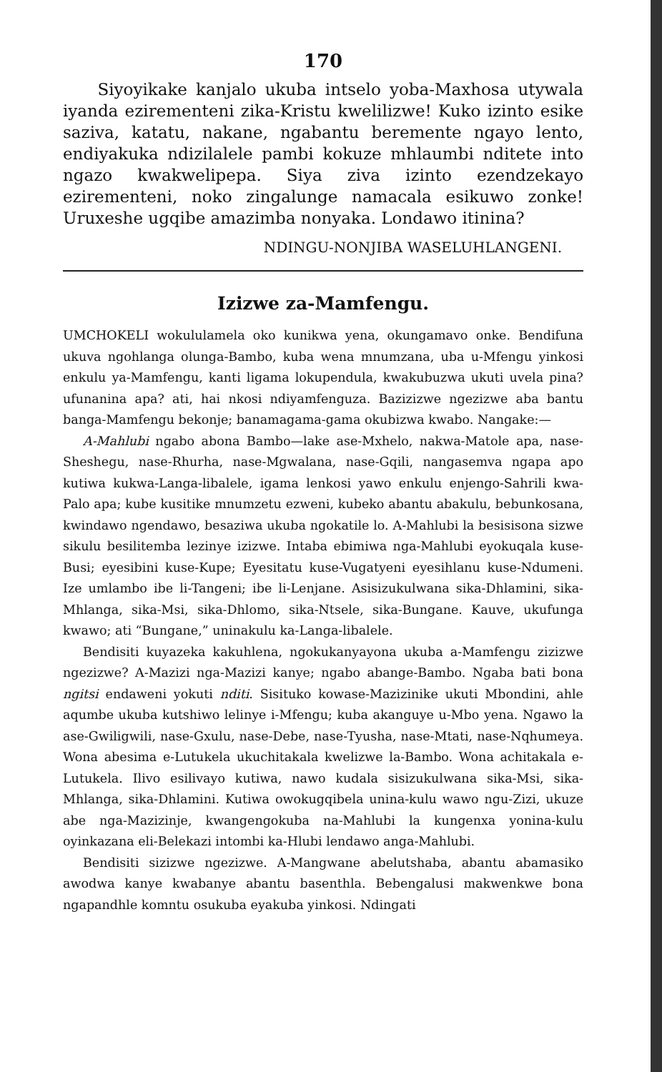170
Siyoyikake kanjalo ukuba intselo yoba-Maxhosa utywala iyanda eziremente­ni zika-Kristu kwelilizwe! Kuko izinto esike saziva, katatu, nakane, ngabantu be­remente ngayo lento, endiyakuka ndizilalele pambi kokuze mhlaumbi nditete into ngazo kwakwelipepa. Siya ziva izinto ezendzekayo ezirementeni, noko zinga­lunge namacala esikuwo zonke! Uruxeshe ugqibe amazimba nonyaka. Londawo itinina?
NDINGU-NONJIBA WASELUHLANGENI.
Izizwe za-Mamfengu.
UMCHOKELI wokululamela oko kunikwa yena, okungamavo onke. Bendifuna ukuva ngohlanga olunga-Bambo, kuba wena mnumzana, uba u-Mfengu yinkosi enkulu ya-Mamfengu, kanti ligama lokupendula, kwakubuzwa ukuti uvela pina? ufunanina apa? ati, hai nkosi ndiya­mfenguza. Bazizizwe ngezizwe aba bantu banga-Mamfengu bekonje; banamagama-gama okubizwa kwabo. Nangake:—
A-Mahlubi ngabo abona Bambo—lake ase-Mxhelo, nakwa-Matole apa, nase-Sheshegu, nase-Rhurha, nase-Mgwalana, nase-Gqili, nangasemva ngapa apo kutiwa kukwa-Langa-libalele, igama lenkosi yawo enkulu enjengo-Sahrili kwa-Palo apa; kube kusitike mnumzetu ezweni, kubeko abantu abakulu, bebunkosana, kwindawo ngendawo, besaziwa ukuba ngokatile lo. A-Mahlubi la besisisona sizwe sikulu besilitemba lezinye izizwe. Intaba ebimiwa nga-Mahlubi eyokuqala kuse-Busi; eyesibini kuse-Kupe; Eyesitatu kuse-Vugatyeni eyesihlanu kuse-Ndumeni. Ize umlambo ibe li-Tangeni; ibe li-Lenjane. Asisizukulwana sika-Dhla­mini, sika-Mhlanga, sika-Msi, sika-Dhlomo, sika-Ntsele, sika-Bungane. Kauve, ukufunga kwawo; ati “Bungane,” uninakulu ka-Langa-libalele.
Bendisiti kuyazeka kakuhlena, ngokukanyayona ukuba a-Mamfengu zizizwe ngezizwe? A-Mazizi nga-Mazizi kanye; ngabo abange-Bambo. Ngaba bati bona ngitsi endaweni yokuti nditi. Sisituko kowase-Mazizinike ukuti Mbondini, ahle aqumbe ukuba kutshiwo lelinye i-Mfengu; kuba akanguye u-Mbo yena. Ngawo la ase-Gwiligwili, nase-Gxulu, nase-Debe, nase-Tyusha, nase-Mtati, nase-Nqhumeya. Wona abesima e-Lutukela ukuchitakala kwelizwe la-Bambo. Wona achitakala e-Lu­tukela. Ilivo esilivayo kutiwa, nawo kudala sisizukulwana sika-Msi, sika-Mhlanga, sika-Dhlamini. Kutiwa owokugqibela unina-kulu wawo ngu-Zizi, ukuze abe nga-Mazizinje, kwangengokuba na-Mahlubi la kunge­nxa yonina-kulu oyinkazana eli-Belekazi intombi ka-Hlubi lendawo anga-Mahlubi.
Bendisiti sizizwe ngezizwe. A-Mangwane abelutshaba, abantu abama­siko awodwa kanye kwabanye abantu basenthla. Bebengalusi makwe­nkwe bona ngapandhle komntu osukuba eyakuba yinkosi. Ndingati